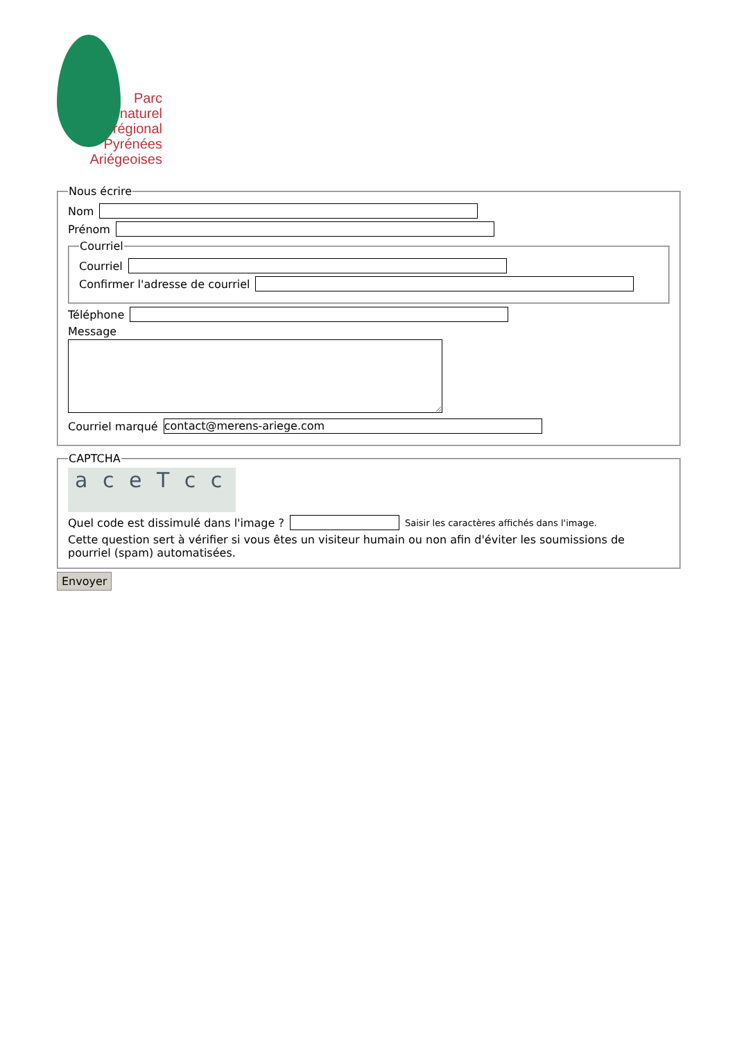Parc
naturel
régional
Pyrénées
Ariégeoises
Nous écrire
Nom
Prénom
Courriel
Courriel
Confirmer l'adresse de courriel
Téléphone
Message
Courriel marqué
contact@merens-ariege.com
CAPTCHA
a c e T c c
Quel code est dissimulé dans l'image ?
Saisir les caractères affichés dans l'image.
Cette question sert à vérifier si vous êtes un visiteur humain ou non afin d'éviter les soumissions de pourriel (spam) automatisées.
Envoyer